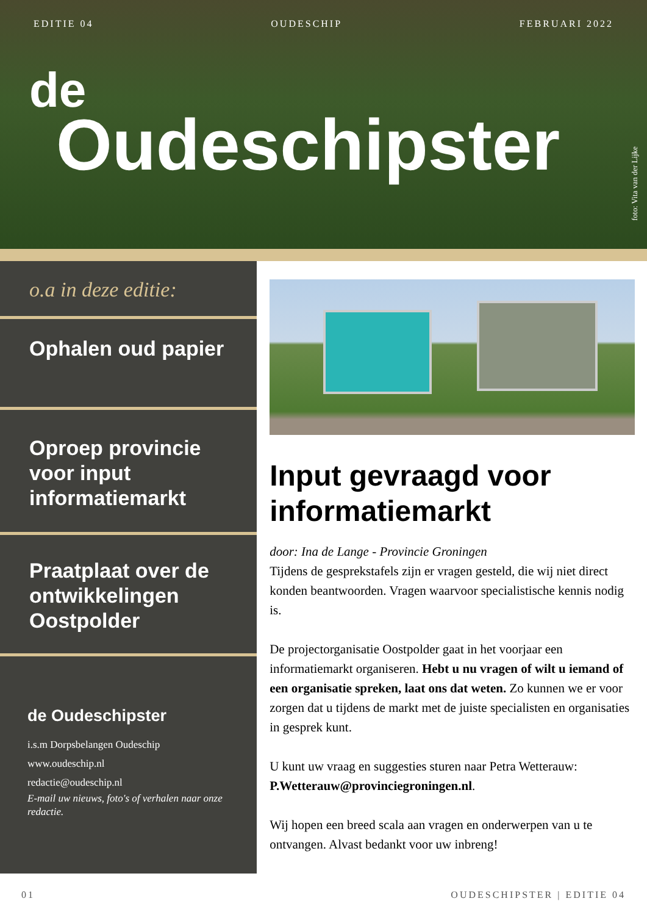EDITIE 04 OUDESCHIP FEBRUARI 2022
de
Oudeschipster
foto: Vita van der Lijke
o.a in deze editie:
Ophalen oud papier
Oproep provincie voor input informatiemarkt
Praatplaat over de ontwikkelingen Oostpolder
de Oudeschipster
i.s.m Dorpsbelangen Oudeschip
www.oudeschip.nl
redactie@oudeschip.nl
E-mail uw nieuws, foto's of verhalen naar onze redactie.
Input gevraagd voor informatiemarkt
door: Ina de Lange - Provincie Groningen
Tijdens de gesprekstafels zijn er vragen gesteld, die wij niet direct konden beantwoorden. Vragen waarvoor specialistische kennis nodig is.
De projectorganisatie Oostpolder gaat in het voorjaar een informatiemarkt organiseren. Hebt u nu vragen of wilt u iemand of een organisatie spreken, laat ons dat weten. Zo kunnen we er voor zorgen dat u tijdens de markt met de juiste specialisten en organisaties in gesprek kunt.
U kunt uw vraag en suggesties sturen naar Petra Wetterauw: P.Wetterauw@provinciegroningen.nl.
Wij hopen een breed scala aan vragen en onderwerpen van u te ontvangen. Alvast bedankt voor uw inbreng!
01 OUDESCHIPSTER | EDITIE 04